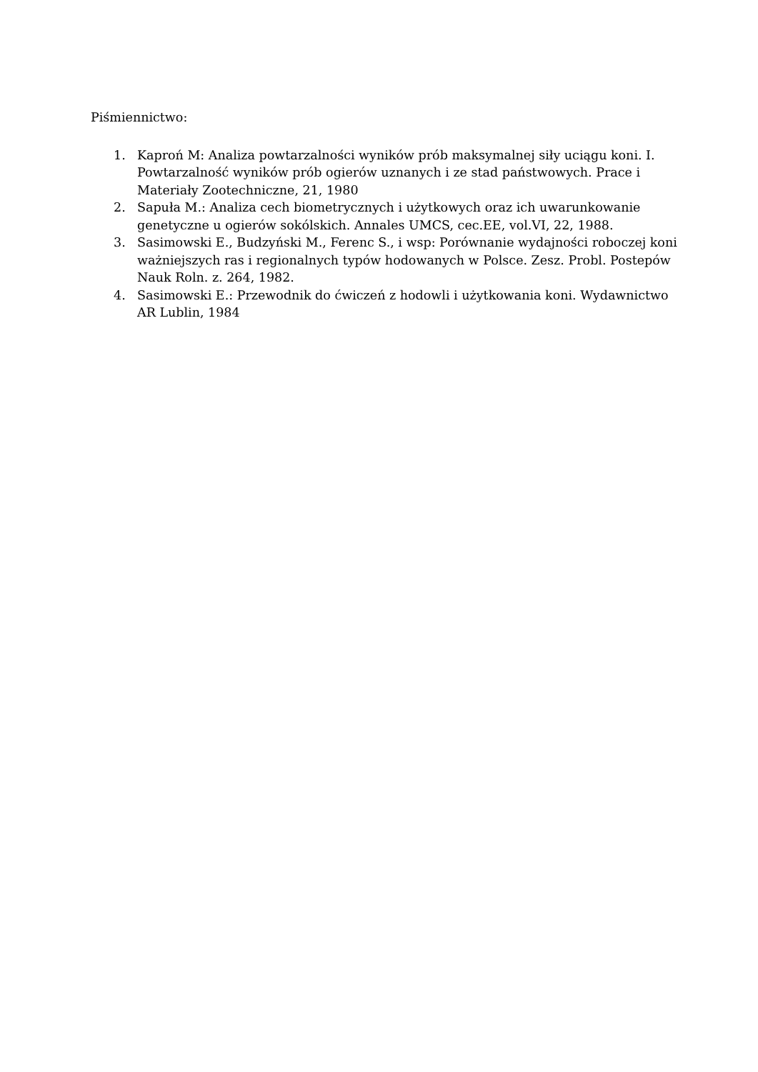Piśmiennictwo:
1. Kaproń M: Analiza powtarzalności wyników prób maksymalnej siły uciągu koni. I. Powtarzalność wyników prób ogierów uznanych i ze stad państwowych. Prace i Materiały Zootechniczne, 21, 1980
2. Sapuła M.: Analiza cech biometrycznych i użytkowych oraz ich uwarunkowanie genetyczne u ogierów sokólskich. Annales UMCS, cec.EE, vol.VI, 22, 1988.
3. Sasimowski E., Budzyński M., Ferenc S., i wsp: Porównanie wydajności roboczej koni ważniejszych ras i regionalnych typów hodowanych w Polsce. Zesz. Probl. Postepów Nauk Roln. z. 264, 1982.
4. Sasimowski E.: Przewodnik do ćwiczeń z hodowli i użytkowania koni. Wydawnictwo AR Lublin, 1984